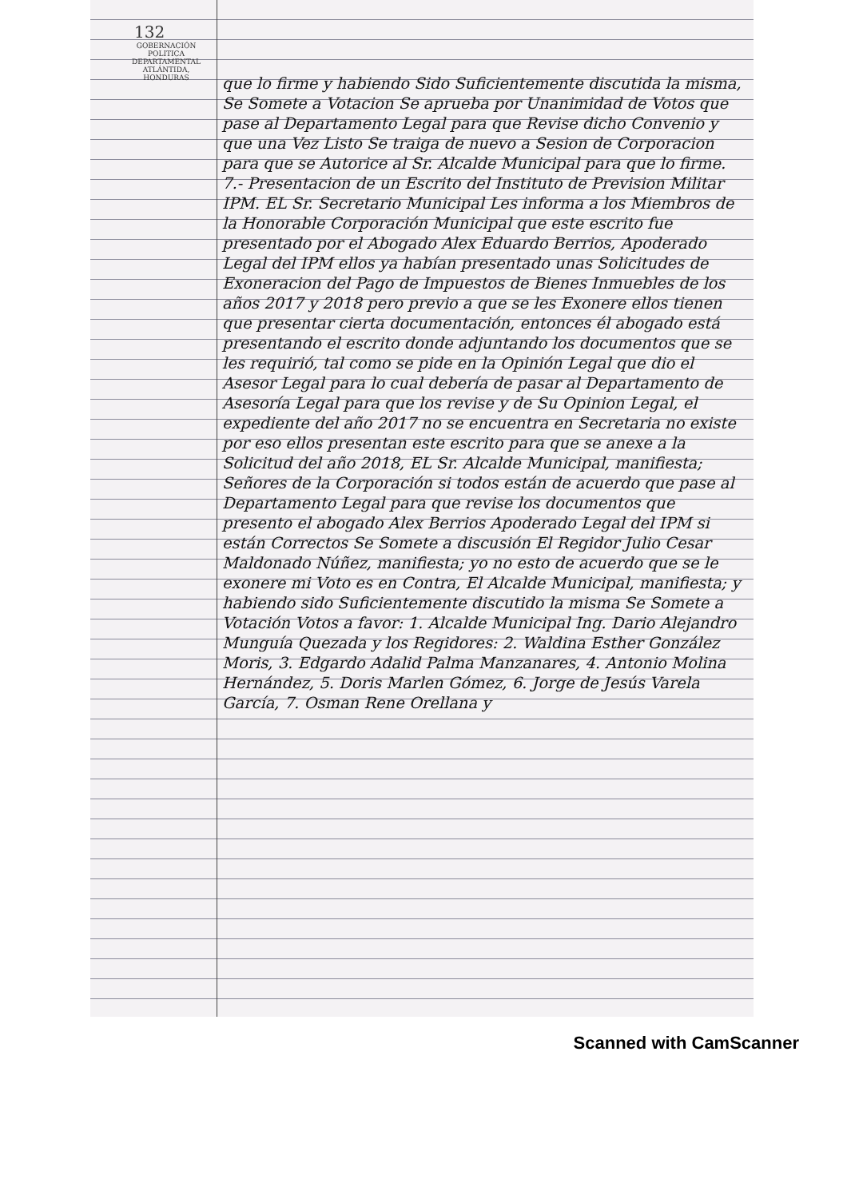132
GOBERNACIÓN POLITICA DEPARTAMENTAL ATLÁNTIDA, HONDURAS
que lo firme y habiendo Sido Suficientemente discutida la misma, Se Somete a Votacion Se aprueba por Unanimidad de Votos que pase al Departamento Legal para que Revise dicho Convenio y que una Vez Listo Se traiga de nuevo a Sesion de Corporacion para que se Autorice al Sr. Alcalde Municipal para que lo firme. 7.- Presentacion de un Escrito del Instituto de Prevision Militar IPM. EL Sr. Secretario Municipal Les informa a los Miembros de la Honorable Corporación Municipal que este escrito fue presentado por el Abogado Alex Eduardo Berrios, Apoderado Legal del IPM ellos ya habían presentado unas Solicitudes de Exoneracion del Pago de Impuestos de Bienes Inmuebles de los años 2017 y 2018 pero previo a que se les Exonere ellos tienen que presentar cierta documentación, entonces él abogado está presentando el escrito donde adjuntando los documentos que se les requirió, tal como se pide en la Opinión Legal que dio el Asesor Legal para lo cual debería de pasar al Departamento de Asesoría Legal para que los revise y de Su Opinion Legal, el expediente del año 2017 no se encuentra en Secretaria no existe por eso ellos presentan este escrito para que se anexe a la Solicitud del año 2018, EL Sr. Alcalde Municipal, manifiesta; Señores de la Corporación si todos están de acuerdo que pase al Departamento Legal para que revise los documentos que presento el abogado Alex Berrios Apoderado Legal del IPM si están Correctos Se Somete a discusión El Regidor Julio Cesar Maldonado Núñez, manifiesta; yo no esto de acuerdo que se le exonere mi Voto es en Contra, El Alcalde Municipal, manifiesta; y habiendo sido Suficientemente discutido la misma Se Somete a Votación Votos a favor: 1. Alcalde Municipal Ing. Dario Alejandro Munguía Quezada y los Regidores: 2. Waldina Esther González Moris, 3. Edgardo Adalid Palma Manzanares, 4. Antonio Molina Hernández, 5. Doris Marlen Gómez, 6. Jorge de Jesús Varela García, 7. Osman Rene Orellana y
Scanned with CamScanner